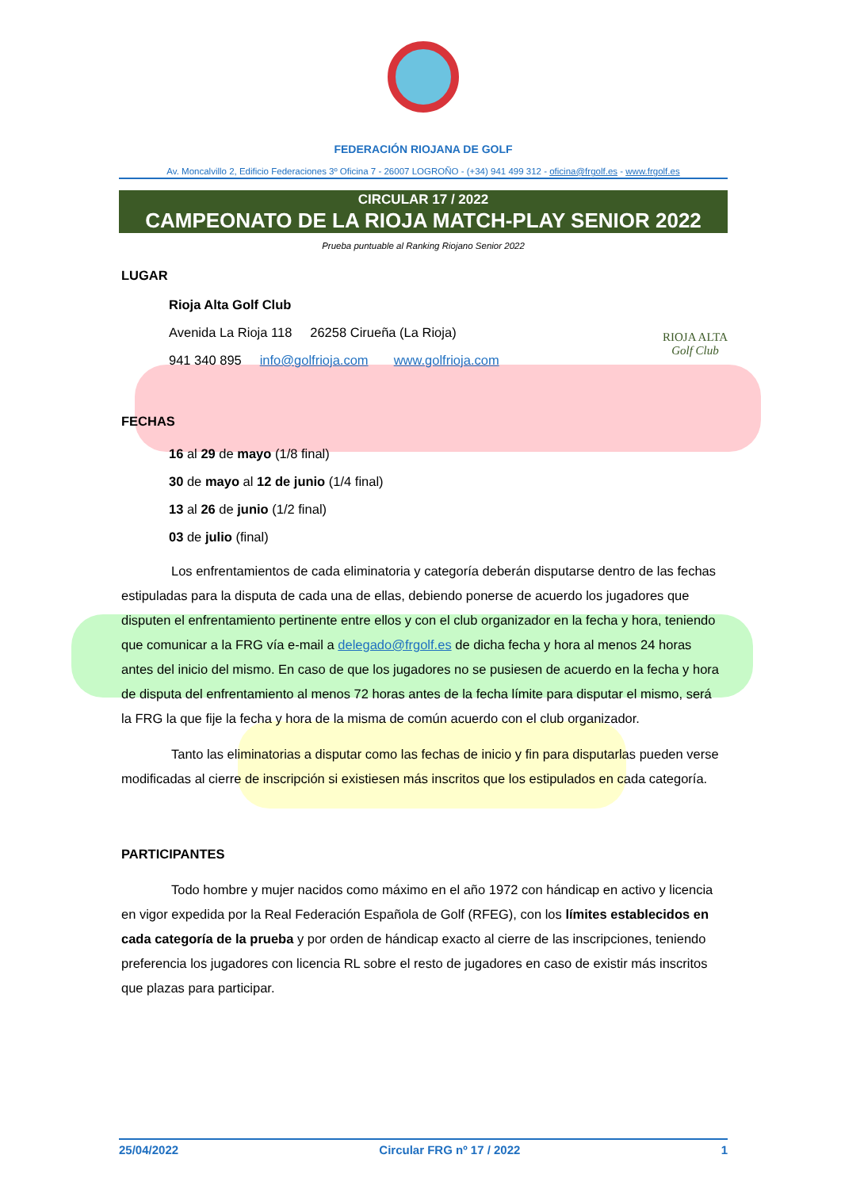FEDERACIÓN RIOJANA DE GOLF
Av. Moncalvillo 2, Edificio Federaciones 3º Oficina 7 - 26007 LOGROÑO - (+34) 941 499 312 - oficina@frgolf.es - www.frgolf.es
CIRCULAR 17 / 2022
CAMPEONATO DE LA RIOJA MATCH-PLAY SENIOR 2022
Prueba puntuable al Ranking Riojano Senior 2022
LUGAR
Rioja Alta Golf Club
Avenida La Rioja 118 26258 Cirueña (La Rioja)
941 340 895 info@golfrioja.com www.golfrioja.com
RIOJA ALTA
Golf Club
FECHAS
16 al 29 de mayo (1/8 final)
30 de mayo al 12 de junio (1/4 final)
13 al 26 de junio (1/2 final)
03 de julio (final)
Los enfrentamientos de cada eliminatoria y categoría deberán disputarse dentro de las fechas estipuladas para la disputa de cada una de ellas, debiendo ponerse de acuerdo los jugadores que disputen el enfrentamiento pertinente entre ellos y con el club organizador en la fecha y hora, teniendo que comunicar a la FRG vía e-mail a delegado@frgolf.es de dicha fecha y hora al menos 24 horas antes del inicio del mismo. En caso de que los jugadores no se pusiesen de acuerdo en la fecha y hora de disputa del enfrentamiento al menos 72 horas antes de la fecha límite para disputar el mismo, será la FRG la que fije la fecha y hora de la misma de común acuerdo con el club organizador.
Tanto las eliminatorias a disputar como las fechas de inicio y fin para disputarlas pueden verse modificadas al cierre de inscripción si existiesen más inscritos que los estipulados en cada categoría.
PARTICIPANTES
Todo hombre y mujer nacidos como máximo en el año 1972 con hándicap en activo y licencia en vigor expedida por la Real Federación Española de Golf (RFEG), con los límites establecidos en cada categoría de la prueba y por orden de hándicap exacto al cierre de las inscripciones, teniendo preferencia los jugadores con licencia RL sobre el resto de jugadores en caso de existir más inscritos que plazas para participar.
25/04/2022 Circular FRG nº 17 / 2022 1